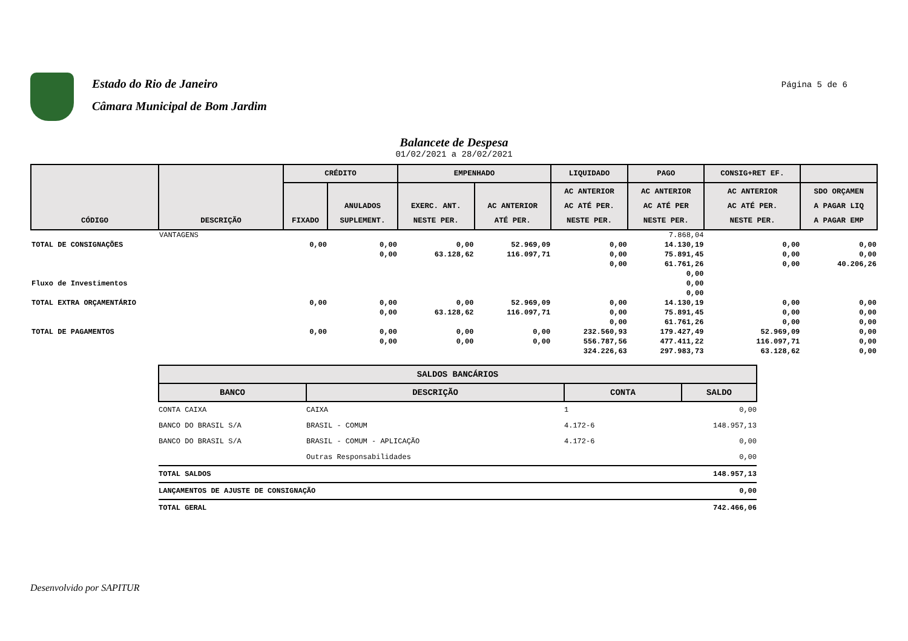Estado do Rio de Janeiro
Câmara Municipal de Bom Jardim
Página 5 de 6
Balancete de Despesa
01/02/2021 a 28/02/2021
| CÓDIGO | DESCRIÇÃO | CRÉDITO | | EMPENHADO | | LIQUIDADO | PAGO | CONSIG+RET EF. | |
| --- | --- | --- | --- | --- | --- | --- | --- | --- | --- |
| | | FIXADO | ANULADOS SUPLEMENT. | EXERC. ANT. NESTE PER. | AC ANTERIOR ATÉ PER. | AC ANTERIOR AC ATÉ PER. NESTE PER. | AC ANTERIOR AC ATÉ PER NESTE PER. | AC ANTERIOR AC ATÉ PER. NESTE PER. | SDO ORÇAMEN A PAGAR LIQ A PAGAR EMP |
| | VANTAGENS | | | | | | 7.868,04 | | |
| TOTAL DE CONSIGNAÇÕES | | 0,00 | 0,00 | 0,00 | 52.969,09 | 0,00 | 14.130,19 | 0,00 | 0,00 |
| | | | 0,00 | 63.128,62 | 116.097,71 | 0,00 | 75.891,45 | 0,00 | 0,00 |
| | | | | | | 0,00 | 61.761,26 | 0,00 | 40.206,26 |
| Fluxo de Investimentos | | | | | | | 0,00 0,00 0,00 | | |
| TOTAL EXTRA ORÇAMENTÁRIO | | 0,00 | 0,00 | 0,00 | 52.969,09 | 0,00 | 14.130,19 | 0,00 | 0,00 |
| | | | 0,00 | 63.128,62 | 116.097,71 | 0,00 | 75.891,45 | 0,00 | 0,00 |
| | | | | | | 0,00 | 61.761,26 | 0,00 | 0,00 |
| TOTAL DE PAGAMENTOS | | 0,00 | 0,00 | 0,00 | 0,00 | 232.560,93 | 179.427,49 | 52.969,09 | 0,00 |
| | | | 0,00 | 0,00 | 0,00 | 556.787,56 | 477.411,22 | 116.097,71 | 0,00 |
| | | | | | | 324.226,63 | 297.983,73 | 63.128,62 | 0,00 |
| SALDOS BANCÁRIOS | | | |
| --- | --- | --- | --- |
| BANCO | DESCRIÇÃO | CONTA | SALDO |
| CONTA CAIXA | CAIXA | 1 | 0,00 |
| BANCO DO BRASIL S/A | BRASIL - COMUM | 4.172-6 | 148.957,13 |
| BANCO DO BRASIL S/A | BRASIL - COMUM - APLICAÇÃO | 4.172-6 | 0,00 |
| | Outras Responsabilidades | | 0,00 |
| TOTAL SALDOS | | | 148.957,13 |
| LANÇAMENTOS DE AJUSTE DE CONSIGNAÇÃO | | | 0,00 |
| TOTAL GERAL | | | 742.466,06 |
Desenvolvido por SAPITUR